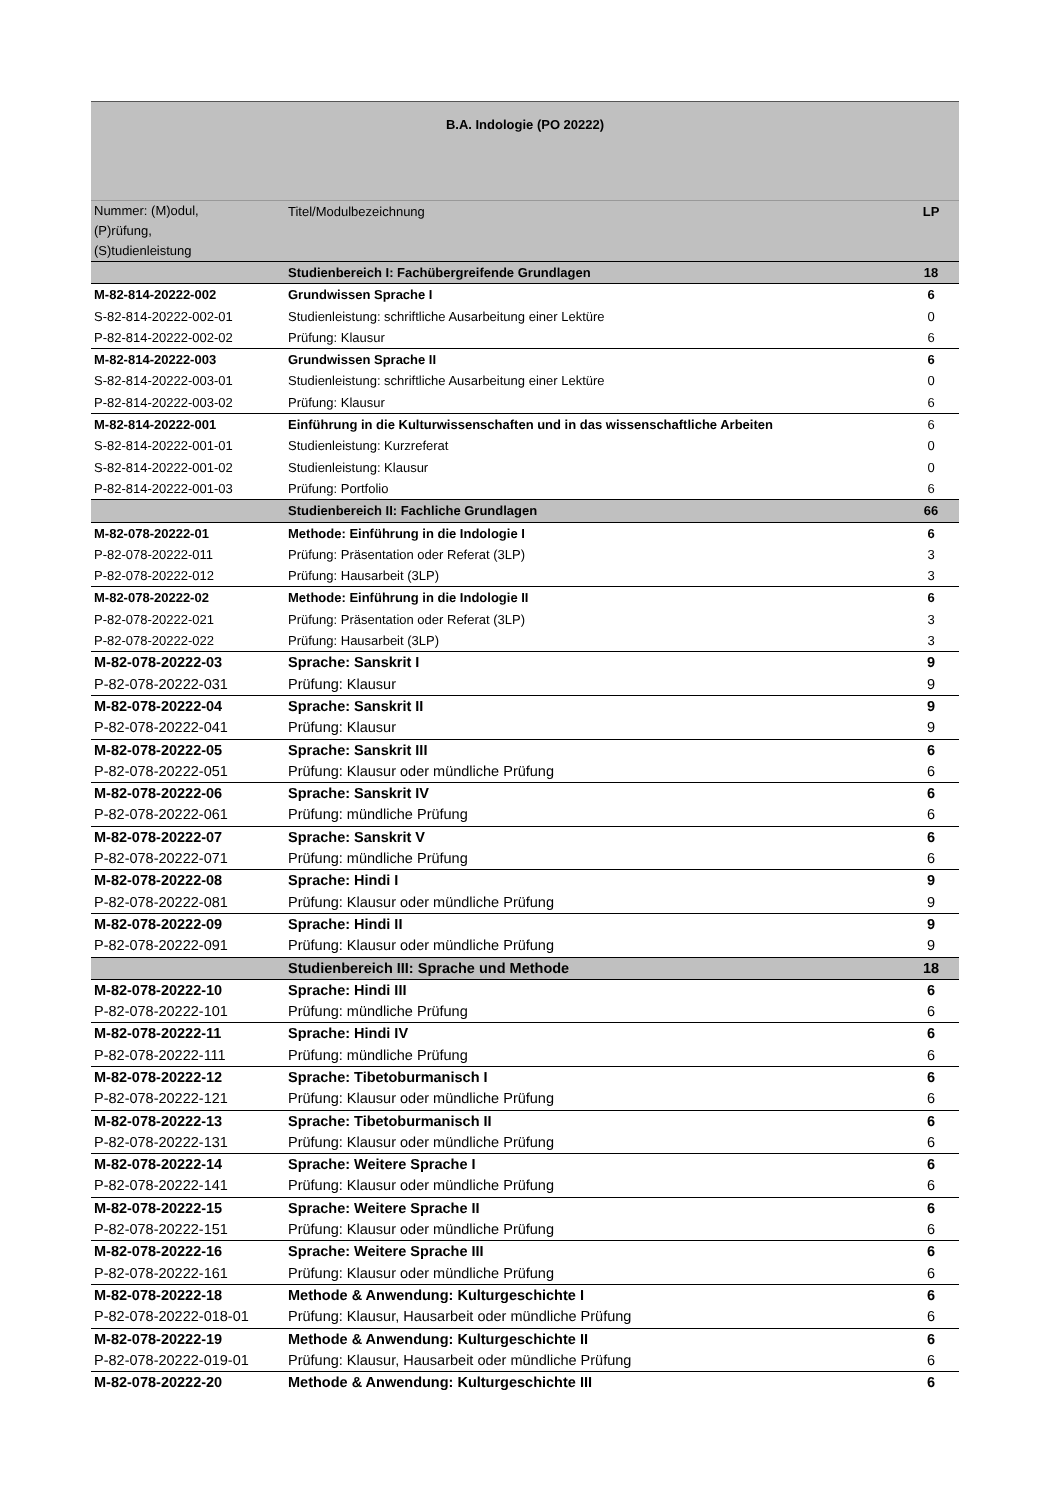| B.A. Indologie (PO 20222) | | |
| Nummer: (M)odul, (P)rüfung, (S)tudienleistung | Titel/Modulbezeichnung | LP |
| | Studienbereich I: Fachübergreifende Grundlagen | 18 |
| M-82-814-20222-002 | Grundwissen Sprache I | 6 |
| S-82-814-20222-002-01 | Studienleistung: schriftliche Ausarbeitung einer Lektüre | 0 |
| P-82-814-20222-002-02 | Prüfung: Klausur | 6 |
| M-82-814-20222-003 | Grundwissen Sprache II | 6 |
| S-82-814-20222-003-01 | Studienleistung: schriftliche Ausarbeitung einer Lektüre | 0 |
| P-82-814-20222-003-02 | Prüfung: Klausur | 6 |
| M-82-814-20222-001 | Einführung in die Kulturwissenschaften und in das wissenschaftliche Arbeiten | 6 |
| S-82-814-20222-001-01 | Studienleistung: Kurzreferat | 0 |
| S-82-814-20222-001-02 | Studienleistung: Klausur | 0 |
| P-82-814-20222-001-03 | Prüfung: Portfolio | 6 |
| | Studienbereich II: Fachliche Grundlagen | 66 |
| M-82-078-20222-01 | Methode: Einführung in die Indologie I | 6 |
| P-82-078-20222-011 | Prüfung: Präsentation oder Referat (3LP) | 3 |
| P-82-078-20222-012 | Prüfung: Hausarbeit (3LP) | 3 |
| M-82-078-20222-02 | Methode: Einführung in die Indologie II | 6 |
| P-82-078-20222-021 | Prüfung: Präsentation oder Referat (3LP) | 3 |
| P-82-078-20222-022 | Prüfung: Hausarbeit (3LP) | 3 |
| M-82-078-20222-03 | Sprache: Sanskrit I | 9 |
| P-82-078-20222-031 | Prüfung: Klausur | 9 |
| M-82-078-20222-04 | Sprache: Sanskrit II | 9 |
| P-82-078-20222-041 | Prüfung: Klausur | 9 |
| M-82-078-20222-05 | Sprache: Sanskrit III | 6 |
| P-82-078-20222-051 | Prüfung: Klausur oder mündliche Prüfung | 6 |
| M-82-078-20222-06 | Sprache: Sanskrit IV | 6 |
| P-82-078-20222-061 | Prüfung: mündliche Prüfung | 6 |
| M-82-078-20222-07 | Sprache: Sanskrit V | 6 |
| P-82-078-20222-071 | Prüfung: mündliche Prüfung | 6 |
| M-82-078-20222-08 | Sprache: Hindi I | 9 |
| P-82-078-20222-081 | Prüfung: Klausur oder mündliche Prüfung | 9 |
| M-82-078-20222-09 | Sprache: Hindi II | 9 |
| P-82-078-20222-091 | Prüfung: Klausur oder mündliche Prüfung | 9 |
| | Studienbereich III: Sprache und Methode | 18 |
| M-82-078-20222-10 | Sprache: Hindi III | 6 |
| P-82-078-20222-101 | Prüfung: mündliche Prüfung | 6 |
| M-82-078-20222-11 | Sprache: Hindi IV | 6 |
| P-82-078-20222-111 | Prüfung: mündliche Prüfung | 6 |
| M-82-078-20222-12 | Sprache: Tibetoburmanisch I | 6 |
| P-82-078-20222-121 | Prüfung: Klausur oder mündliche Prüfung | 6 |
| M-82-078-20222-13 | Sprache: Tibetoburmanisch II | 6 |
| P-82-078-20222-131 | Prüfung: Klausur oder mündliche Prüfung | 6 |
| M-82-078-20222-14 | Sprache: Weitere Sprache I | 6 |
| P-82-078-20222-141 | Prüfung: Klausur oder mündliche Prüfung | 6 |
| M-82-078-20222-15 | Sprache: Weitere Sprache II | 6 |
| P-82-078-20222-151 | Prüfung: Klausur oder mündliche Prüfung | 6 |
| M-82-078-20222-16 | Sprache: Weitere Sprache III | 6 |
| P-82-078-20222-161 | Prüfung: Klausur oder mündliche Prüfung | 6 |
| M-82-078-20222-18 | Methode & Anwendung: Kulturgeschichte I | 6 |
| P-82-078-20222-018-01 | Prüfung: Klausur, Hausarbeit oder mündliche Prüfung | 6 |
| M-82-078-20222-19 | Methode & Anwendung: Kulturgeschichte II | 6 |
| P-82-078-20222-019-01 | Prüfung: Klausur, Hausarbeit oder mündliche Prüfung | 6 |
| M-82-078-20222-20 | Methode & Anwendung: Kulturgeschichte III | 6 |